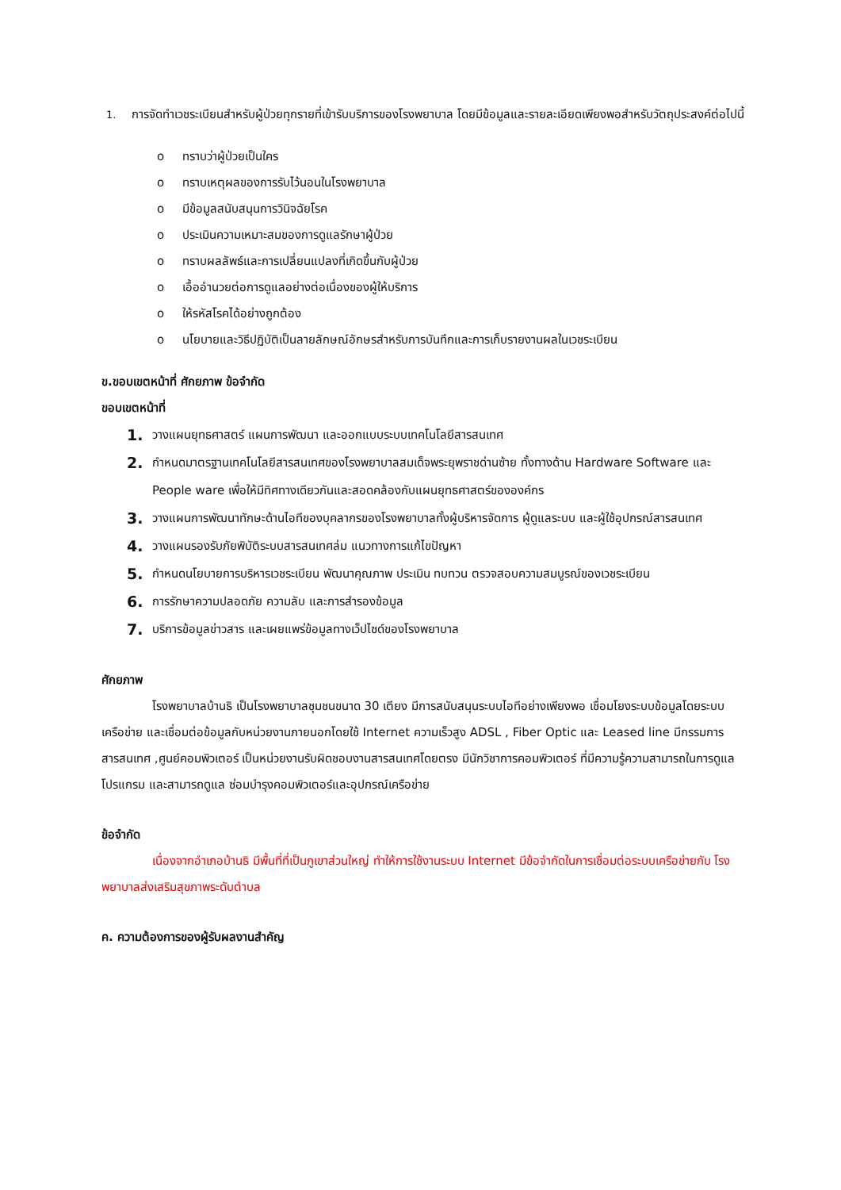1. การจัดทำเวชระเบียนสำหรับผู้ป่วยทุกรายที่เข้ารับบริการของโรงพยาบาล โดยมีข้อมูลและรายละเอียดเพียงพอสำหรับวัตถุประสงค์ต่อไปนี้
o ทราบว่าผู้ป่วยเป็นใคร
o ทราบเหตุผลของการรับไว้นอนในโรงพยาบาล
o มีข้อมูลสนับสนุนการวินิจฉัยโรค
o ประเมินความเหมาะสมของการดูแลรักษาผู้ป่วย
o ทราบผลลัพธ์และการเปลี่ยนแปลงที่เกิดขึ้นกับผู้ป่วย
o เอื้ออำนวยต่อการดูแลอย่างต่อเนื่องของผู้ให้บริการ
o ให้รหัสโรคได้อย่างถูกต้อง
o นโยบายและวิธีปฏิบัติเป็นลายลักษณ์อักษรสำหรับการบันทึกและการเก็บรายงานผลในเวชระเบียน
ข.ขอบเขตหน้าที่ ศักยภาพ ข้อจำกัด
ขอบเขตหน้าที่
1. วางแผนยุทธศาสตร์ แผนการพัฒนา และออกแบบระบบเทคโนโลยีสารสนเทศ
2. กำหนดมาตรฐานเทคโนโลยีสารสนเทศของโรงพยาบาลสมเด็จพระยุพราชด่านซ้าย ทั้งทางด้าน Hardware Software และ People ware เพื่อให้มีทิศทางเดียวกันและสอดคล้องกับแผนยุทธศาสตร์ขององค์กร
3. วางแผนการพัฒนาทักษะด้านไอทีของบุคลากรของโรงพยาบาลทั้งผู้บริหารจัดการ ผู้ดูแลระบบ และผู้ใช้อุปกรณ์สารสนเทศ
4. วางแผนรองรับภัยพิบัติระบบสารสนเทศล่ม แนวทางการแก้ไขปัญหา
5. กำหนดนโยบายการบริหารเวชระเบียน พัฒนาคุณภาพ ประเมิน ทบทวน ตรวจสอบความสมบูรณ์ของเวชระเบียน
6. การรักษาความปลอดภัย ความลับ และการสำรองข้อมูล
7. บริการข้อมูลข่าวสาร และเผยแพร่ข้อมูลทางเว็ปไซด์ของโรงพยาบาล
ศักยภาพ
โรงพยาบาลบ้านธิ เป็นโรงพยาบาลชุมชนขนาด 30 เตียง มีการสนับสนุนระบบไอทีอย่างเพียงพอ เชื่อมโยงระบบข้อมูลโดยระบบเครือข่าย และเชื่อมต่อข้อมูลกับหน่วยงานภายนอกโดยใช้ Internet ความเร็วสูง ADSL , Fiber Optic และ Leased line มีกรรมการสารสนเทศ ,ศูนย์คอมพิวเตอร์ เป็นหน่วยงานรับผิดชอบงานสารสนเทศโดยตรง มีนักวิชาการคอมพิวเตอร์ ที่มีความรู้ความสามารถในการดูแลโปรแกรม และสามารถดูแล ซ่อมบำรุงคอมพิวเตอร์และอุปกรณ์เครือข่าย
ข้อจำกัด
เนื่องจากอำเภอบ้านธิ มีพื้นที่ที่เป็นภูเขาส่วนใหญ่ ทำให้การใช้งานระบบ Internet มีข้อจำกัดในการเชื่อมต่อระบบเครือข่ายกับ โรงพยาบาลส่งเสริมสุขภาพระดับตำบล
ค. ความต้องการของผู้รับผลงานสำคัญ